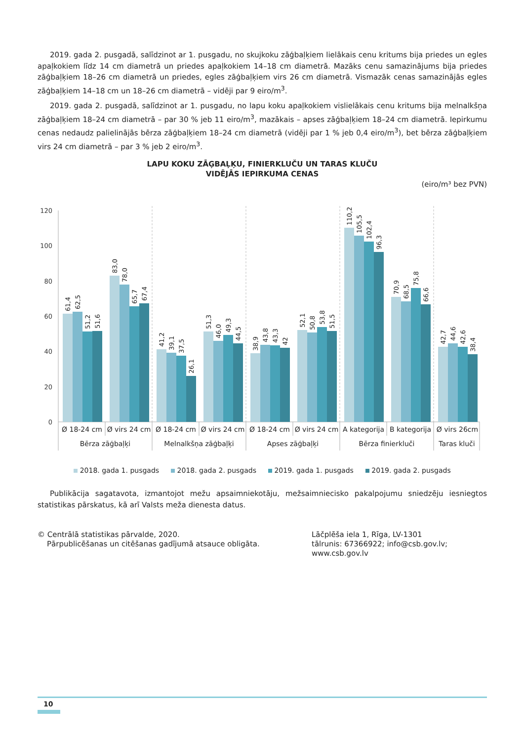2019. gada 2. pusgadā, salīdzinot ar 1. pusgadu, no skujkoku zāģbaļķiem lielākais cenu kritums bija priedes un egles apaļkokiem līdz 14 cm diametrā un priedes apaļkokiem 14–18 cm diametrā. Mazāks cenu samazinājums bija priedes zāģbaļķiem 18–26 cm diametrā un priedes, egles zāģbaļķiem virs 26 cm diametrā. Vismazāk cenas samazinājās egles zāģbaļķiem 14–18 cm un 18–26 cm diametrā – vidēji par 9 eiro/m<sup>3</sup>.
2019. gada 2. pusgadā, salīdzinot ar 1. pusgadu, no lapu koku apaļkokiem vislielākais cenu kritums bija melnalkšņa zāģbaļķiem 18–24 cm diametrā – par 30 % jeb 11 eiro/m<sup>3</sup>, mazākais – apses zāģbaļķiem 18–24 cm diametrā. Iepirkumu cenas nedaudz palielinājās bērza zāģbaļķiem 18–24 cm diametrā (vidēji par 1 % jeb 0,4 eiro/m<sup>3</sup>), bet bērza zāģbaļķiem virs 24 cm diametrā – par 3 % jeb 2 eiro/m<sup>3</sup>.
LAPU KOKU ZĀĢBAĻĶU, FINIERKLUČU UN TARAS KLUČU
VIDĒJĀS IEPIRKUMA CENAS
(eiro/m³ bez PVN)
120
100
80
60
40
20
0
61,4
62,5
51,2
51,6
83,0
78,0
65,7
67,4
41,2
39,1
37,5
26,1
51,3
46,0
49,3
44,5
38,9
43,8
43,3
42
52,1
50,8
53,8
51,5
110,2
105,5
102,4
96,3
70,9
68,5
75,8
66,6
42,7
44,6
42,6
38,4
Ø 18-24 cm
Ø virs 24 cm
Ø 18-24 cm
Ø virs 24 cm
Ø 18-24 cm
Ø virs 24 cm
A kategorija
B kategorija
Ø virs 26cm
Bērza zāģbaļķi
Melnalkšņa zāģbaļķi
Apses zāģbaļķi
Bērza finierkluči
Taras kluči
2018. gada 1. pusgads 2018. gada 2. pusgads 2019. gada 1. pusgads 2019. gada 2. pusgads
Publikācija sagatavota, izmantojot mežu apsaimniekotāju, mežsaimniecisko pakalpojumu sniedzēju iesniegtos statistikas pārskatus, kā arī Valsts meža dienesta datus.
© Centrālā statistikas pārvalde, 2020.
Pārpublicēšanas un citēšanas gadījumā atsauce obligāta.
Lāčplēša iela 1, Rīga, LV-1301
tālrunis: 67366922; info@csb.gov.lv;
www.csb.gov.lv
10